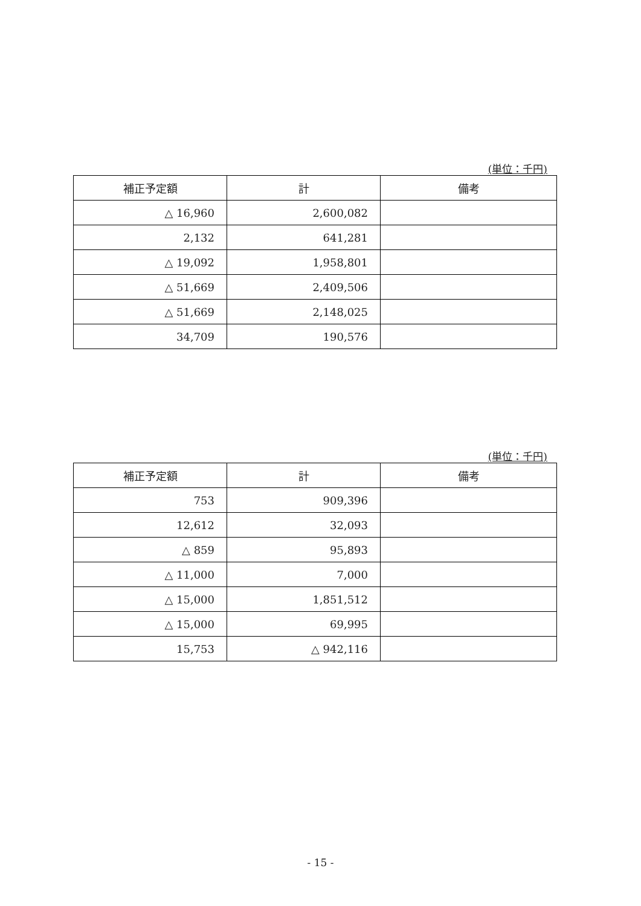(単位：千円)
| 補正予定額 | 計 | 備考 |
| --- | --- | --- |
| △ 16,960 | 2,600,082 | |
| 2,132 | 641,281 | |
| △ 19,092 | 1,958,801 | |
| △ 51,669 | 2,409,506 | |
| △ 51,669 | 2,148,025 | |
| 34,709 | 190,576 | |
(単位：千円)
| 補正予定額 | 計 | 備考 |
| --- | --- | --- |
| 753 | 909,396 | |
| 12,612 | 32,093 | |
| △ 859 | 95,893 | |
| △ 11,000 | 7,000 | |
| △ 15,000 | 1,851,512 | |
| △ 15,000 | 69,995 | |
| 15,753 | △ 942,116 | |
- 15 -